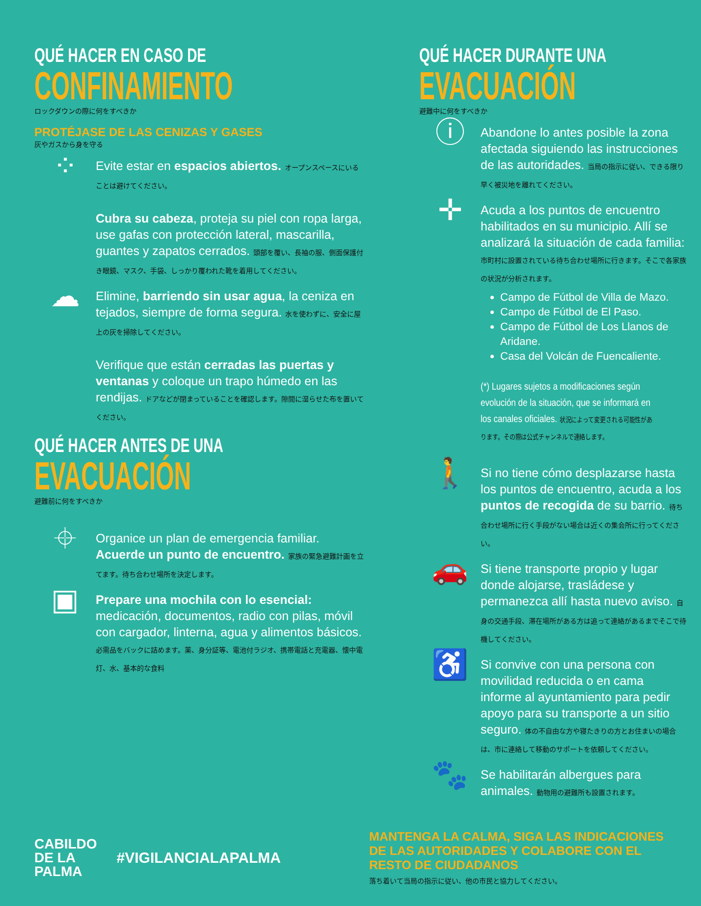QUÉ HACER EN CASO DE
CONFINAMIENTO
ロックダウンの際に何をすべきか
PROTÉJASE DE LAS CENIZAS Y GASES
灰やガスから身を守る
⁘
Evite estar en espacios abiertos. オープンスペースにいることは避けてください。
Cubra su cabeza, proteja su piel con ropa larga, use gafas con protección lateral, mascarilla, guantes y zapatos cerrados. 頭部を覆い、長袖の服、側面保護付き眼鏡、マスク、手袋、しっかり覆われた靴を着用してください。
☁
Elimine, barriendo sin usar agua, la ceniza en tejados, siempre de forma segura. 水を使わずに、安全に屋上の灰を掃除してください。
Verifique que están cerradas las puertas y ventanas y coloque un trapo húmedo en las rendijas. ドアなどが閉まっていることを確認します。隙間に湿らせた布を置いてください。
QUÉ HACER ANTES DE UNA
EVACUACIÓN
避難前に何をすべきか
⌖
Organice un plan de emergencia familiar. Acuerde un punto de encuentro. 家族の緊急避難計画を立てます。待ち合わせ場所を決定します。
▣
Prepare una mochila con lo esencial: medicación, documentos, radio con pilas, móvil con cargador, linterna, agua y alimentos básicos. 必需品をバックに詰めます。薬、身分証等、電池付ラジオ、携帯電話と充電器、懐中電灯、水、基本的な食料
QUÉ HACER DURANTE UNA
EVACUACIÓN
避難中に何をすべきか
ⓘ
Abandone lo antes posible la zona afectada siguiendo las instrucciones de las autoridades. 当局の指示に従い、できる限り早く被災地を離れてください。
✛
Acuda a los puntos de encuentro habilitados en su municipio. Allí se analizará la situación de cada familia: 市町村に設置されている待ち合わせ場所に行きます。そこで各家族の状況が分析されます。
Campo de Fútbol de Villa de Mazo.
Campo de Fútbol de El Paso.
Campo de Fútbol de Los Llanos de Aridane.
Casa del Volcán de Fuencaliente.
(*) Lugares sujetos a modificaciones según evolución de la situación, que se informará en los canales oficiales. 状況によって変更される可能性があります。その際は公式チャンネルで連絡します。
🚶
Si no tiene cómo desplazarse hasta los puntos de encuentro, acuda a los puntos de recogida de su barrio. 待ち合わせ場所に行く手段がない場合は近くの集会所に行ってください。
🚗
Si tiene transporte propio y lugar donde alojarse, trasládese y permanezca allí hasta nuevo aviso. 自身の交通手段、滞在場所がある方は追って連絡があるまでそこで待機してください。
♿
Si convive con una persona con movilidad reducida o en cama informe al ayuntamiento para pedir apoyo para su transporte a un sitio seguro. 体の不自由な方や寝たきりの方とお住まいの場合は、市に連絡して移動のサポートを依頼してください。
🐾
Se habilitarán albergues para animales. 動物用の避難所も設置されます。
CABILDO
DE LA PALMA
#VIGILANCIALAPALMA
MANTENGA LA CALMA, SIGA LAS INDICACIONES DE LAS AUTORIDADES Y COLABORE CON EL RESTO DE CIUDADANOS
落ち着いて当局の指示に従い、他の市民と協力してください。